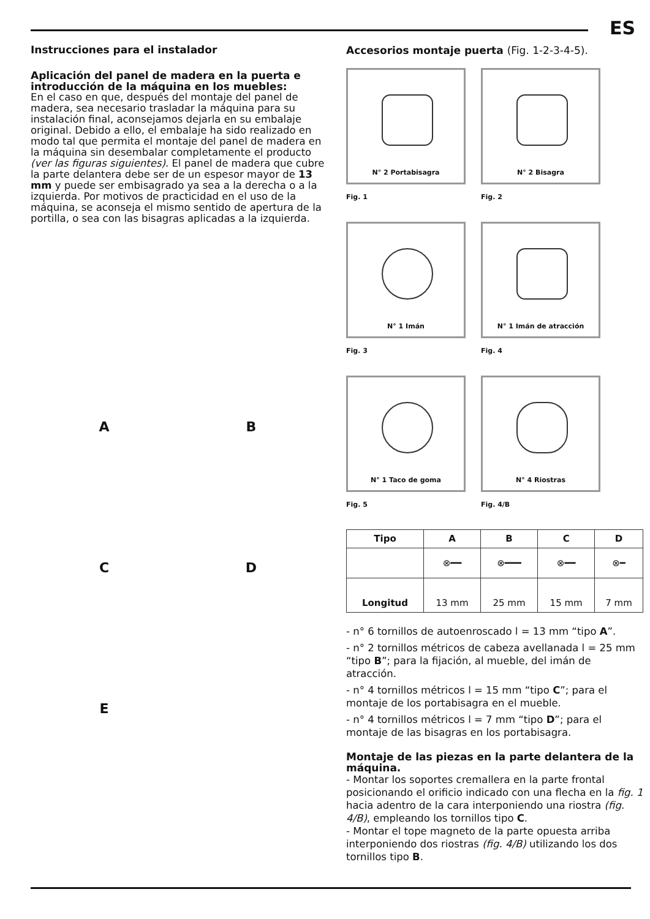ES
Instrucciones para el instalador
Aplicación del panel de madera en la puerta e introducción de la máquina en los muebles:
En el caso en que, después del montaje del panel de madera, sea necesario trasladar la máquina para su instalación final, aconsejamos dejarla en su embalaje original. Debido a ello, el embalaje ha sido realizado en modo tal que permita el montaje del panel de madera en la máquina sin desembalar completamente el producto (ver las figuras siguientes). El panel de madera que cubre la parte delantera debe ser de un espesor mayor de 13 mm y puede ser embisagrado ya sea a la derecha o a la izquierda. Por motivos de practicidad en el uso de la máquina, se aconseja el mismo sentido de apertura de la portilla, o sea con las bisagras aplicadas a la izquierda.
A
B
C
D
E
Accesorios montaje puerta (Fig. 1-2-3-4-5).
N° 2 Portabisagra
Fig. 1
N° 2 Bisagra
Fig. 2
N° 1 Imán
Fig. 3
N° 1 Imán de atracción
Fig. 4
N° 1 Taco de goma
Fig. 5
N° 4 Riostras
Fig. 4/B
| Tipo | A | B | C | D |
| --- | --- | --- | --- | --- |
| | ⊗━━ | ⊗━━━ | ⊗━━ | ⊗━ |
| Longitud | 13 mm | 25 mm | 15 mm | 7 mm |
- n° 6 tornillos de autoenroscado l = 13 mm “tipo A”.
- n° 2 tornillos métricos de cabeza avellanada l = 25 mm “tipo B”; para la fijación, al mueble, del imán de atracción.
- n° 4 tornillos métricos l = 15 mm “tipo C”; para el montaje de los portabisagra en el mueble.
- n° 4 tornillos métricos l = 7 mm “tipo D”; para el montaje de las bisagras en los portabisagra.
Montaje de las piezas en la parte delantera de la máquina.
- Montar los soportes cremallera en la parte frontal posicionando el orificio indicado con una flecha en la fig. 1 hacia adentro de la cara interponiendo una riostra (fig. 4/B), empleando los tornillos tipo C.
- Montar el tope magneto de la parte opuesta arriba interponiendo dos riostras (fig. 4/B) utilizando los dos tornillos tipo B.